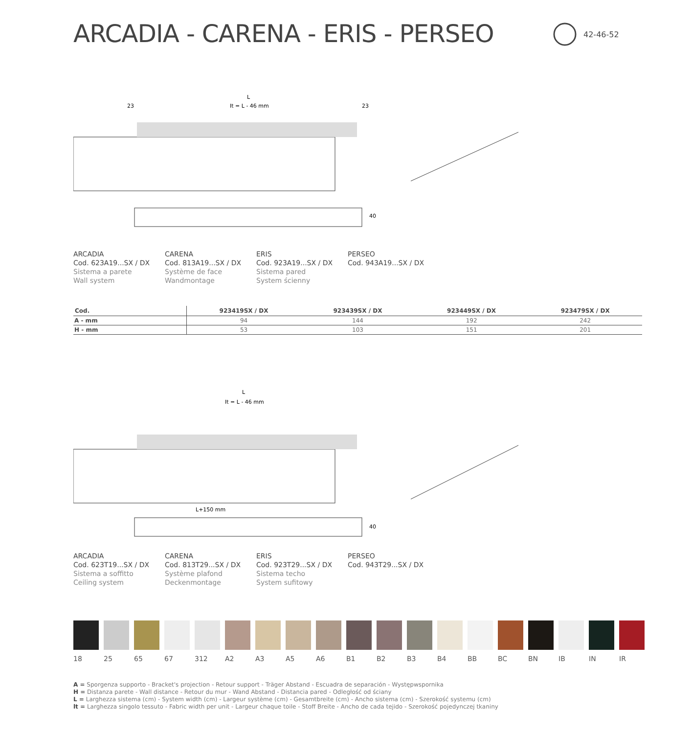ARCADIA - CARENA - ERIS - PERSEO
42-46-52
L
It = L - 46 mm
23
23
40
ARCADIA
Cod. 623A19...SX / DX
Sistema a parete
Wall system
CARENA
Cod. 813A19...SX / DX
Système de face
Wandmontage
ERIS
Cod. 923A19...SX / DX
Sistema pared
System ścienny
PERSEO
Cod. 943A19...SX / DX
| Cod. | 923419SX / DX | 923439SX / DX | 923449SX / DX | 923479SX / DX |
| --- | --- | --- | --- | --- |
| A - mm | 94 | 144 | 192 | 242 |
| H - mm | 53 | 103 | 151 | 201 |
L
It = L - 46 mm
L+150 mm
40
ARCADIA
Cod. 623T19...SX / DX
Sistema a soffitto
Ceiling system
CARENA
Cod. 813T29...SX / DX
Système plafond
Deckenmontage
ERIS
Cod. 923T29...SX / DX
Sistema techo
System sufitowy
PERSEO
Cod. 943T29...SX / DX
18 25 65 67 312 A2 A3 A5 A6 B1 B2 B3 B4 BB BC BN IB IN IR
A = Sporgenza supporto - Bracket's projection - Retour support - Träger Abstand - Escuadra de separación - Występwspornika
H = Distanza parete - Wall distance - Retour du mur - Wand Abstand - Distancia pared - Odległość od ściany
L = Larghezza sistema (cm) - System width (cm) - Largeur système (cm) - Gesamtbreite (cm) - Ancho sistema (cm) - Szerokość systemu (cm)
lt = Larghezza singolo tessuto - Fabric width per unit - Largeur chaque toile - Stoff Breite - Ancho de cada tejido - Szerokość pojedynczej tkaniny